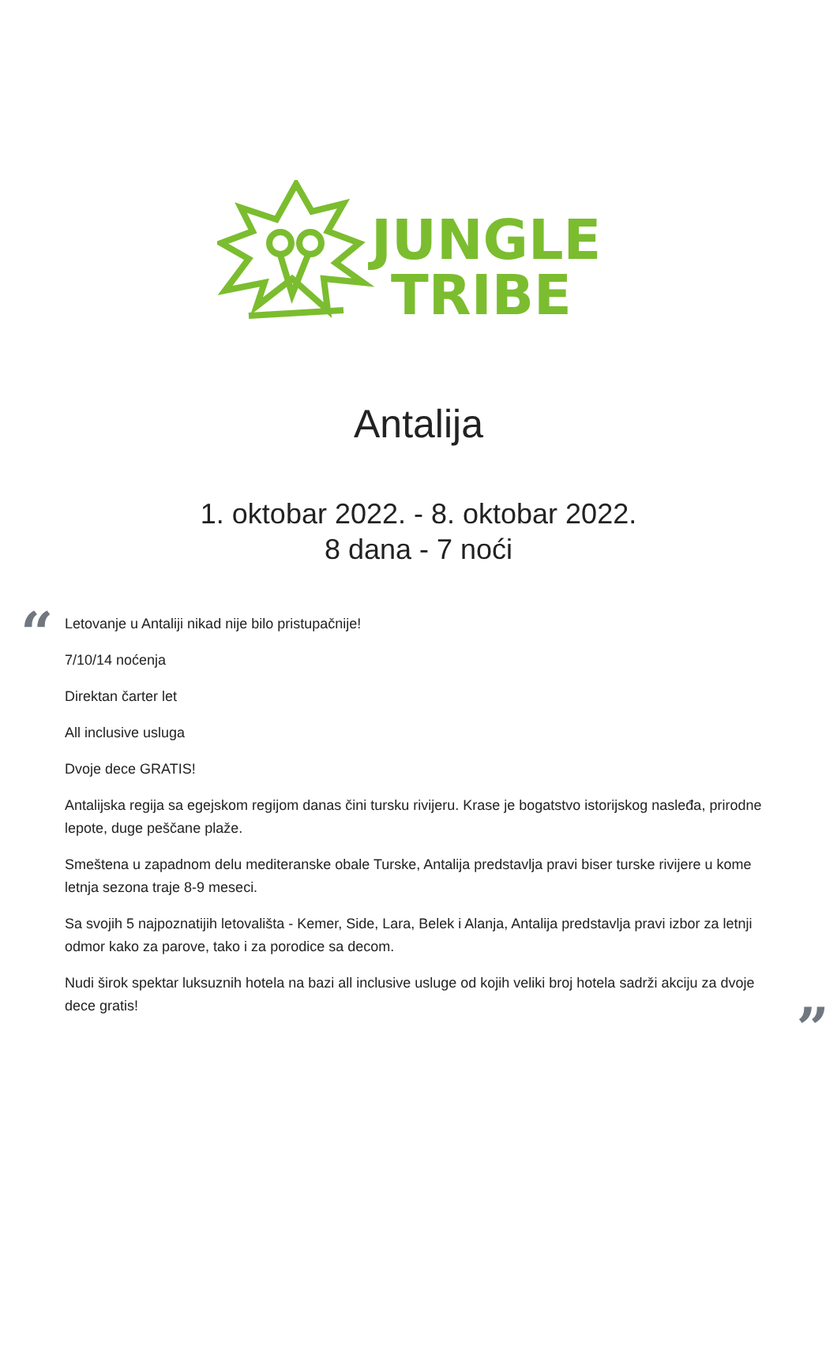JUNGLE
TRIBE
Antalija
1. oktobar 2022. - 8. oktobar 2022.
8 dana - 7 noći
“
Letovanje u Antaliji nikad nije bilo pristupačnije!
7/10/14 noćenja
Direktan čarter let
All inclusive usluga
Dvoje dece GRATIS!
Antalijska regija sa egejskom regijom danas čini tursku rivijeru. Krase je bogatstvo istorijskog nasleđa, prirodne lepote, duge peščane plaže.
Smeštena u zapadnom delu mediteranske obale Turske, Antalija predstavlja pravi biser turske rivijere u kome letnja sezona traje 8-9 meseci.
Sa svojih 5 najpoznatijih letovališta - Kemer, Side, Lara, Belek i Alanja, Antalija predstavlja pravi izbor za letnji odmor kako za parove, tako i za porodice sa decom.
Nudi širok spektar luksuznih hotela na bazi all inclusive usluge od kojih veliki broj hotela sadrži akciju za dvoje dece gratis!
”